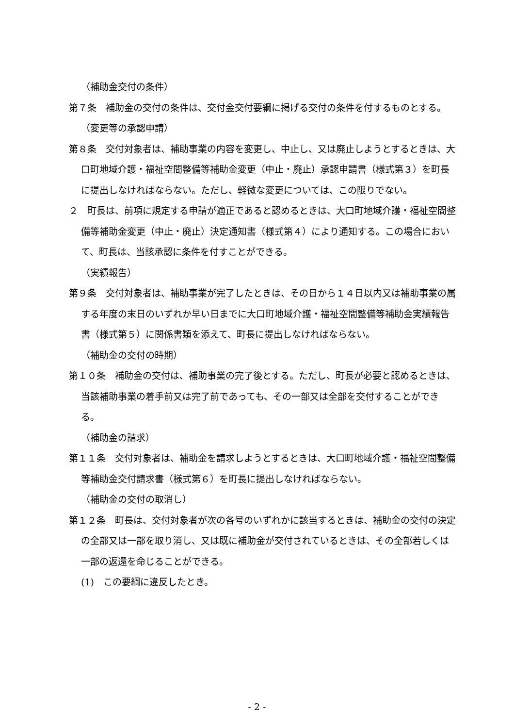（補助金交付の条件）
第７条　補助金の交付の条件は、交付金交付要綱に掲げる交付の条件を付するものとする。
（変更等の承認申請）
第８条　交付対象者は、補助事業の内容を変更し、中止し、又は廃止しようとするときは、大口町地域介護・福祉空間整備等補助金変更（中止・廃止）承認申請書（様式第３）を町長に提出しなければならない。ただし、軽微な変更については、この限りでない。
２　町長は、前項に規定する申請が適正であると認めるときは、大口町地域介護・福祉空間整備等補助金変更（中止・廃止）決定通知書（様式第４）により通知する。この場合において、町長は、当該承認に条件を付すことができる。
（実績報告）
第９条　交付対象者は、補助事業が完了したときは、その日から１４日以内又は補助事業の属する年度の末日のいずれか早い日までに大口町地域介護・福祉空間整備等補助金実績報告書（様式第５）に関係書類を添えて、町長に提出しなければならない。
（補助金の交付の時期）
第１０条　補助金の交付は、補助事業の完了後とする。ただし、町長が必要と認めるときは、当該補助事業の着手前又は完了前であっても、その一部又は全部を交付することができる。
（補助金の請求）
第１１条　交付対象者は、補助金を請求しようとするときは、大口町地域介護・福祉空間整備等補助金交付請求書（様式第６）を町長に提出しなければならない。
（補助金の交付の取消し）
第１２条　町長は、交付対象者が次の各号のいずれかに該当するときは、補助金の交付の決定の全部又は一部を取り消し、又は既に補助金が交付されているときは、その全部若しくは一部の返還を命じることができる。
(1)　この要綱に違反したとき。
- 2 -